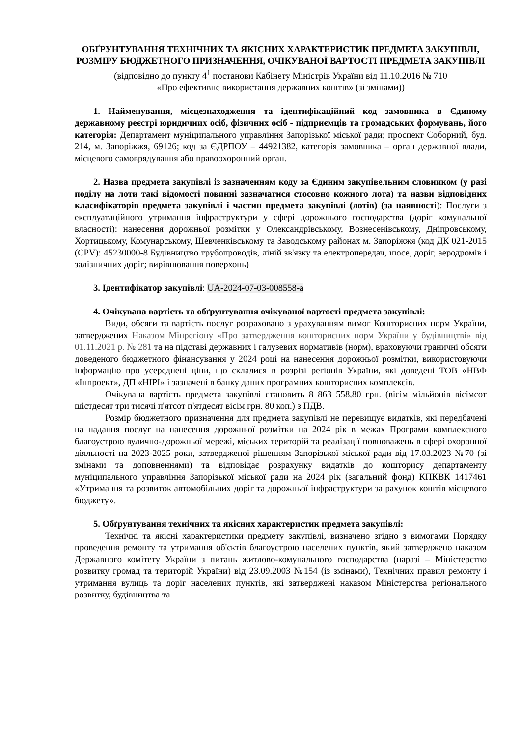ОБҐРУНТУВАННЯ ТЕХНІЧНИХ ТА ЯКІСНИХ ХАРАКТЕРИСТИК ПРЕДМЕТА ЗАКУПІВЛІ, РОЗМІРУ БЮДЖЕТНОГО ПРИЗНАЧЕННЯ, ОЧІКУВАНОЇ ВАРТОСТІ ПРЕДМЕТА ЗАКУПІВЛІ
(відповідно до пункту 4<sup>1</sup> постанови Кабінету Міністрів України від 11.10.2016 № 710
«Про ефективне використання державних коштів» (зі змінами))
1. Найменування, місцезнаходження та ідентифікаційний код замовника в Єдиному державному реєстрі юридичних осіб, фізичних осіб - підприємців та громадських формувань, його категорія: Департамент муніципального управління Запорізької міської ради; проспект Соборний, буд. 214, м. Запоріжжя, 69126; код за ЄДРПОУ – 44921382, категорія замовника – орган державної влади, місцевого самоврядування або правоохоронний орган.
2. Назва предмета закупівлі із зазначенням коду за Єдиним закупівельним словником (у разі поділу на лоти такі відомості повинні зазначатися стосовно кожного лота) та назви відповідних класифікаторів предмета закупівлі і частин предмета закупівлі (лотів) (за наявності): Послуги з експлуатаційного утримання інфраструктури у сфері дорожнього господарства (доріг комунальної власності): нанесення дорожньої розмітки у Олександрівському, Вознесенівському, Дніпровському, Хортицькому, Комунарському, Шевченківському та Заводському районах м. Запоріжжя (код ДК 021-2015 (CPV): 45230000-8 Будівництво трубопроводів, ліній зв'язку та електропередач, шосе, доріг, аеродромів і залізничних доріг; вирівнювання поверхонь)
3. Ідентифікатор закупівлі: UA-2024-07-03-008558-a
4. Очікувана вартість та обґрунтування очікуваної вартості предмета закупівлі:
Види, обсяги та вартість послуг розраховано з урахуванням вимог Кошторисних норм України, затверджених Наказом Мінрегіону «Про затвердження кошторисних норм України у будівництві» від 01.11.2021 р. № 281 та на підставі державних і галузевих нормативів (норм), враховуючи граничні обсяги доведеного бюджетного фінансування у 2024 році на нанесення дорожньої розмітки, використовуючи інформацію про усереднені ціни, що склалися в розрізі регіонів України, які доведені ТОВ «НВФ «Інпроект», ДП «НІРІ» і зазначені в банку даних програмних кошторисних комплексів.
Очікувана вартість предмета закупівлі становить 8 863 558,80 грн. (вісім мільйонів вісімсот шістдесят три тисячі п'ятсот п'ятдесят вісім грн. 80 коп.) з ПДВ.
Розмір бюджетного призначення для предмета закупівлі не перевищує видатків, які передбачені на надання послуг на нанесення дорожньої розмітки на 2024 рік в межах Програми комплексного благоустрою вулично-дорожньої мережі, міських територій та реалізації повноважень в сфері охоронної діяльності на 2023-2025 роки, затвердженої рішенням Запорізької міської ради від 17.03.2023 №70 (зі змінами та доповненнями) та відповідає розрахунку видатків до кошторису департаменту муніципального управління Запорізької міської ради на 2024 рік (загальний фонд) КПКВК 1417461 «Утримання та розвиток автомобільних доріг та дорожньої інфраструктури за рахунок коштів місцевого бюджету».
5. Обґрунтування технічних та якісних характеристик предмета закупівлі:
Технічні та якісні характеристики предмету закупівлі, визначено згідно з вимогами Порядку проведення ремонту та утримання об'єктів благоустрою населених пунктів, який затверджено наказом Державного комітету України з питань житлово-комунального господарства (наразі – Міністерство розвитку громад та територій України) від 23.09.2003 №154 (із змінами), Технічних правил ремонту і утримання вулиць та доріг населених пунктів, які затверджені наказом Міністерства регіонального розвитку, будівництва та